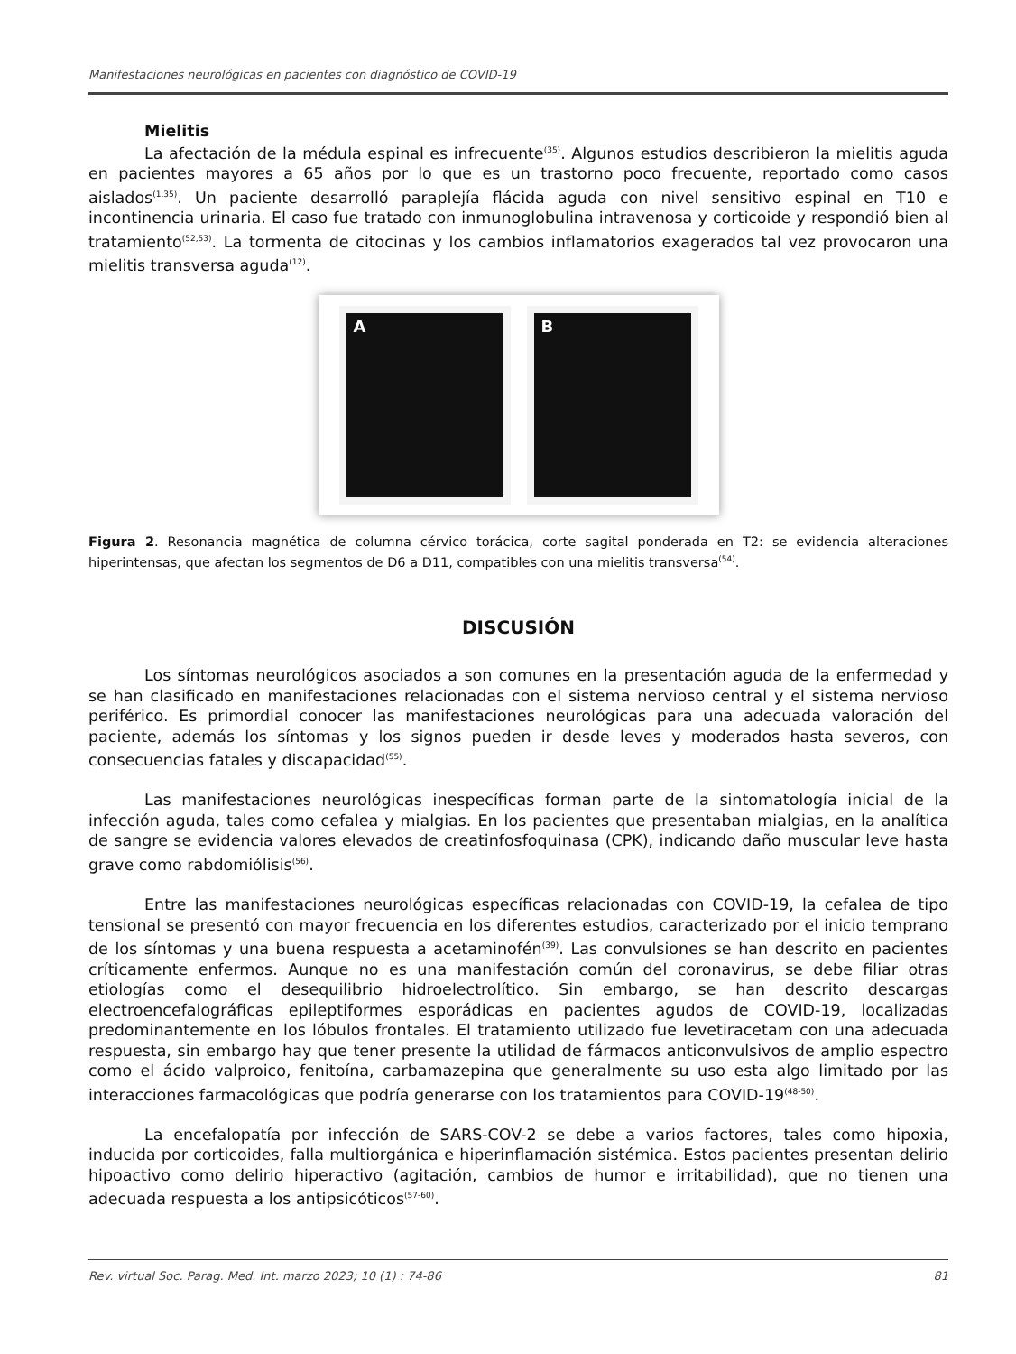Manifestaciones neurológicas en pacientes con diagnóstico de COVID-19
Mielitis
La afectación de la médula espinal es infrecuente<sup>(35)</sup>. Algunos estudios describieron la mielitis aguda en pacientes mayores a 65 años por lo que es un trastorno poco frecuente, reportado como casos aislados<sup>(1,35)</sup>. Un paciente desarrolló paraplejía flácida aguda con nivel sensitivo espinal en T10 e incontinencia urinaria. El caso fue tratado con inmunoglobulina intravenosa y corticoide y respondió bien al tratamiento<sup>(52,53)</sup>. La tormenta de citocinas y los cambios inflamatorios exagerados tal vez provocaron una mielitis transversa aguda<sup>(12)</sup>.
A B
Figura 2. Resonancia magnética de columna cérvico torácica, corte sagital ponderada en T2: se evidencia alteraciones hiperintensas, que afectan los segmentos de D6 a D11, compatibles con una mielitis transversa<sup>(54)</sup>.
DISCUSIÓN
Los síntomas neurológicos asociados a son comunes en la presentación aguda de la enfermedad y se han clasificado en manifestaciones relacionadas con el sistema nervioso central y el sistema nervioso periférico. Es primordial conocer las manifestaciones neurológicas para una adecuada valoración del paciente, además los síntomas y los signos pueden ir desde leves y moderados hasta severos, con consecuencias fatales y discapacidad<sup>(55)</sup>.
Las manifestaciones neurológicas inespecíficas forman parte de la sintomatología inicial de la infección aguda, tales como cefalea y mialgias. En los pacientes que presentaban mialgias, en la analítica de sangre se evidencia valores elevados de creatinfosfoquinasa (CPK), indicando daño muscular leve hasta grave como rabdomiólisis<sup>(56)</sup>.
Entre las manifestaciones neurológicas específicas relacionadas con COVID-19, la cefalea de tipo tensional se presentó con mayor frecuencia en los diferentes estudios, caracterizado por el inicio temprano de los síntomas y una buena respuesta a acetaminofén<sup>(39)</sup>. Las convulsiones se han descrito en pacientes críticamente enfermos. Aunque no es una manifestación común del coronavirus, se debe filiar otras etiologías como el desequilibrio hidroelectrolítico. Sin embargo, se han descrito descargas electroencefalográficas epileptiformes esporádicas en pacientes agudos de COVID-19, localizadas predominantemente en los lóbulos frontales. El tratamiento utilizado fue levetiracetam con una adecuada respuesta, sin embargo hay que tener presente la utilidad de fármacos anticonvulsivos de amplio espectro como el ácido valproico, fenitoína, carbamazepina que generalmente su uso esta algo limitado por las interacciones farmacológicas que podría generarse con los tratamientos para COVID-19<sup>(48-50)</sup>.
La encefalopatía por infección de SARS-COV-2 se debe a varios factores, tales como hipoxia, inducida por corticoides, falla multiorgánica e hiperinflamación sistémica. Estos pacientes presentan delirio hipoactivo como delirio hiperactivo (agitación, cambios de humor e irritabilidad), que no tienen una adecuada respuesta a los antipsicóticos<sup>(57-60)</sup>.
Rev. virtual Soc. Parag. Med. Int. marzo 2023; 10 (1) : 74-86 81